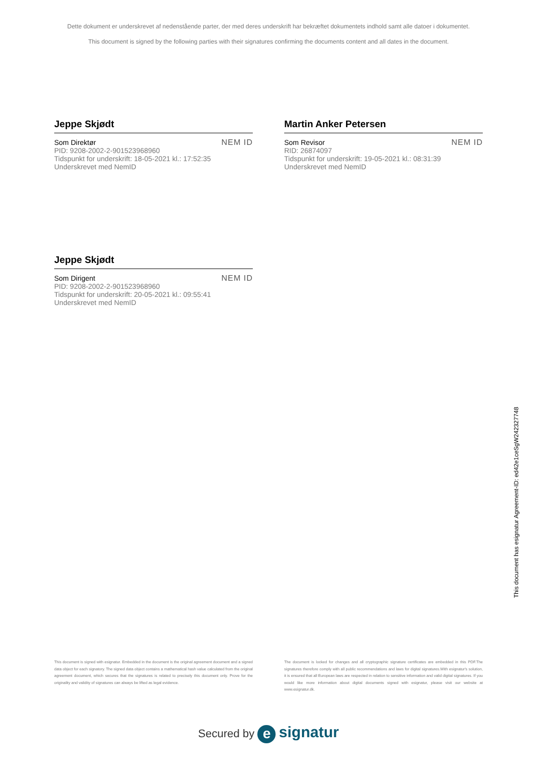Dette dokument er underskrevet af nedenstående parter, der med deres underskrift har bekræftet dokumentets indhold samt alle datoer i dokumentet.
This document is signed by the following parties with their signatures confirming the documents content and all dates in the document.
Jeppe Skjødt
Som Direktør
PID: 9208-2002-2-901523968960
Tidspunkt for underskrift: 18-05-2021 kl.: 17:52:35
Underskrevet med NemID
NEM ID
Martin Anker Petersen
Som Revisor
RID: 26874097
Tidspunkt for underskrift: 19-05-2021 kl.: 08:31:39
Underskrevet med NemID
NEM ID
Jeppe Skjødt
Som Dirigent
PID: 9208-2002-2-901523968960
Tidspunkt for underskrift: 20-05-2021 kl.: 09:55:41
Underskrevet med NemID
NEM ID
This document is signed with esignatur. Embedded in the document is the original agreement document and a signed data object for each signatory. The signed data object contains a mathematical hash value calculated from the original agreement document, which secures that the signatures is related to precisely this document only. Prove for the originality and validity of signatures can always be lifted as legal evidence.
The document is locked for changes and all cryptographic signature certificates are embedded in this PDF.The signatures therefore comply with all public recommendations and laws for digital signatures.With esignatur's solution, it is ensured that all European laws are respected in relation to sensitive information and valid digital signatures. If you would like more information about digital documents signed with esignatur, please visit our website at www.esignatur.dk.
Secured by e signatur
This document has esignatur Agreement-ID: ed42e1ceSgW242327748